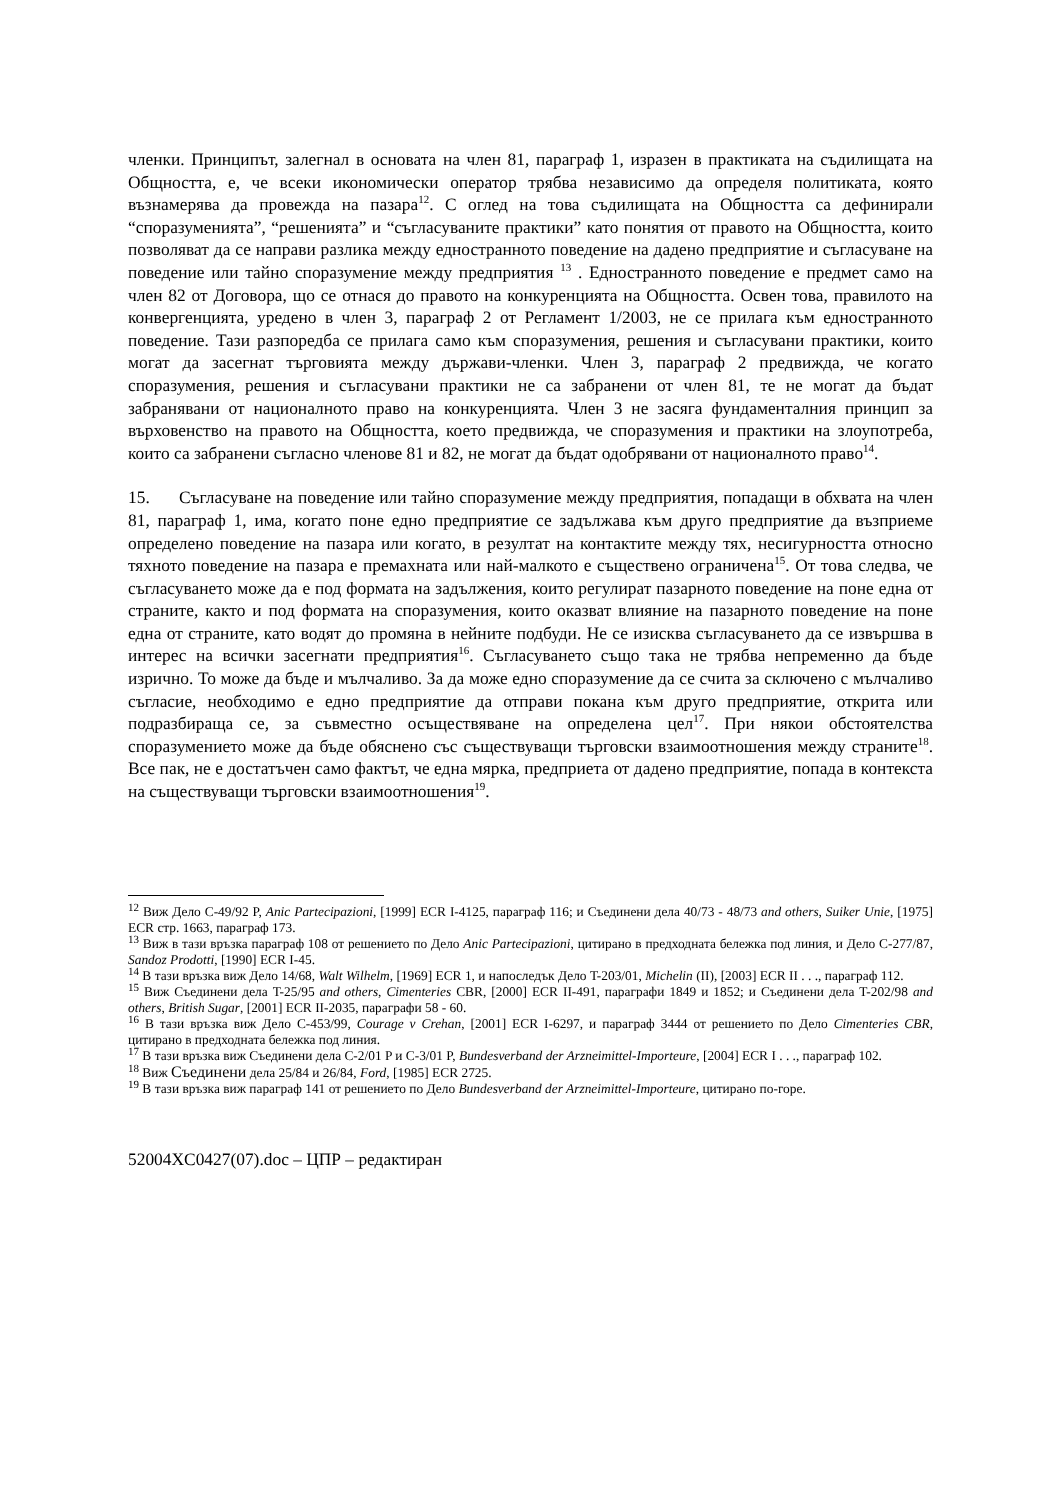членки. Принципът, залегнал в основата на член 81, параграф 1, изразен в практиката на съдилищата на Общността, е, че всеки икономически оператор трябва независимо да определя политиката, която възнамерява да провежда на пазара<sup>12</sup>. С оглед на това съдилищата на Общността са дефинирали “споразуменията”, “решенията” и “съгласуваните практики” като понятия от правото на Общността, които позволяват да се направи разлика между едностранното поведение на дадено предприятие и съгласуване на поведение или тайно споразумение между предприятия <sup>13</sup> . Едностранното поведение е предмет само на член 82 от Договора, що се отнася до правото на конкуренцията на Общността. Освен това, правилото на конвергенцията, уредено в член 3, параграф 2 от Регламент 1/2003, не се прилага към едностранното поведение. Тази разпоредба се прилага само към споразумения, решения и съгласувани практики, които могат да засегнат търговията между държави-членки. Член 3, параграф 2 предвижда, че когато споразумения, решения и съгласувани практики не са забранени от член 81, те не могат да бъдат забранявани от националното право на конкуренцията. Член 3 не засяга фундаменталния принцип за върховенство на правото на Общността, което предвижда, че споразумения и практики на злоупотреба, които са забранени съгласно членове 81 и 82, не могат да бъдат одобрявани от националното право<sup>14</sup>.
15. Съгласуване на поведение или тайно споразумение между предприятия, попадащи в обхвата на член 81, параграф 1, има, когато поне едно предприятие се задължава към друго предприятие да възприеме определено поведение на пазара или когато, в резултат на контактите между тях, несигурността относно тяхното поведение на пазара е премахната или най-малкото е съществено ограничена<sup>15</sup>. От това следва, че съгласуването може да е под формата на задължения, които регулират пазарното поведение на поне една от страните, както и под формата на споразумения, които оказват влияние на пазарното поведение на поне една от страните, като водят до промяна в нейните подбуди. Не се изисква съгласуването да се извършва в интерес на всички засегнати предприятия<sup>16</sup>. Съгласуването също така не трябва непременно да бъде изрично. То може да бъде и мълчаливо. За да може едно споразумение да се счита за сключено с мълчаливо съгласие, необходимо е едно предприятие да отправи покана към друго предприятие, открита или подразбираща се, за съвместно осъществяване на определена цел<sup>17</sup>. При някои обстоятелства споразумението може да бъде обяснено със съществуващи търговски взаимоотношения между страните<sup>18</sup>. Все пак, не е достатъчен само фактът, че една мярка, предприета от дадено предприятие, попада в контекста на съществуващи търговски взаимоотношения<sup>19</sup>.
<sup>12</sup> Виж Дело C-49/92 P, Anic Partecipazioni, [1999] ECR I-4125, параграф 116; и Съединени дела 40/73 - 48/73 and others, Suiker Unie, [1975] ECR стр. 1663, параграф 173.
<sup>13</sup> Виж в тази връзка параграф 108 от решението по Дело Anic Partecipazioni, цитирано в предходната бележка под линия, и Дело C-277/87, Sandoz Prodotti, [1990] ECR I-45.
<sup>14</sup> В тази връзка виж Дело 14/68, Walt Wilhelm, [1969] ECR 1, и напоследък Дело T-203/01, Michelin (II), [2003] ECR II . . ., параграф 112.
<sup>15</sup> Виж Съединени дела T-25/95 and others, Cimenteries CBR, [2000] ECR II-491, параграфи 1849 и 1852; и Съединени дела T-202/98 and others, British Sugar, [2001] ECR II-2035, параграфи 58 - 60.
<sup>16</sup> В тази връзка виж Дело C-453/99, Courage v Crehan, [2001] ECR I-6297, и параграф 3444 от решението по Дело Cimenteries CBR, цитирано в предходната бележка под линия.
<sup>17</sup> В тази връзка виж Съединени дела C-2/01 P и C-3/01 P, Bundesverband der Arzneimittel-Importeure, [2004] ECR I . . ., параграф 102.
<sup>18</sup> Виж Съединени дела 25/84 и 26/84, Ford, [1985] ECR 2725.
<sup>19</sup> В тази връзка виж параграф 141 от решението по Дело Bundesverband der Arzneimittel-Importeure, цитирано по-горе.
52004XC0427(07).doc – ЦПР – редактиран